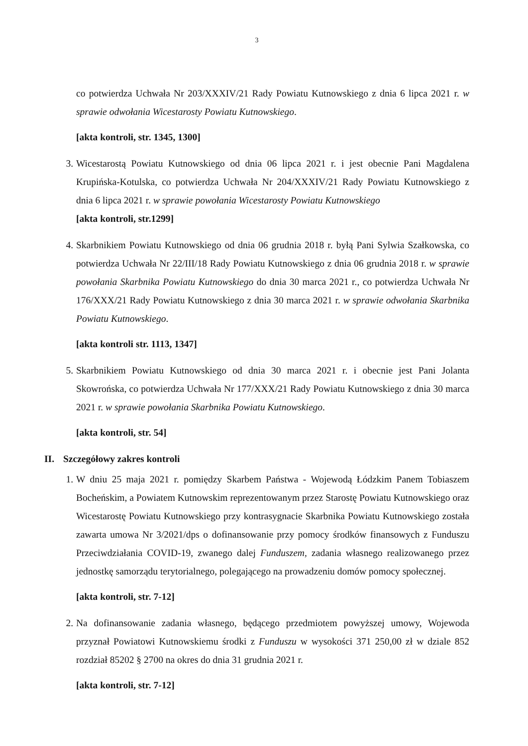3
co potwierdza Uchwała Nr 203/XXXIV/21 Rady Powiatu Kutnowskiego z dnia 6 lipca 2021 r. w sprawie odwołania Wicestarosty Powiatu Kutnowskiego.
[akta kontroli, str. 1345, 1300]
3. Wicestarostą Powiatu Kutnowskiego od dnia 06 lipca 2021 r. i jest obecnie Pani Magdalena Krupińska-Kotulska, co potwierdza Uchwała Nr 204/XXXIV/21 Rady Powiatu Kutnowskiego z dnia 6 lipca 2021 r. w sprawie powołania Wicestarosty Powiatu Kutnowskiego
[akta kontroli, str.1299]
4. Skarbnikiem Powiatu Kutnowskiego od dnia 06 grudnia 2018 r. byłą Pani Sylwia Szałkowska, co potwierdza Uchwała Nr 22/III/18 Rady Powiatu Kutnowskiego z dnia 06 grudnia 2018 r. w sprawie powołania Skarbnika Powiatu Kutnowskiego do dnia 30 marca 2021 r., co potwierdza Uchwała Nr 176/XXX/21 Rady Powiatu Kutnowskiego z dnia 30 marca 2021 r. w sprawie odwołania Skarbnika Powiatu Kutnowskiego.
[akta kontroli str. 1113, 1347]
5. Skarbnikiem Powiatu Kutnowskiego od dnia 30 marca 2021 r. i obecnie jest Pani Jolanta Skowrońska, co potwierdza Uchwała Nr 177/XXX/21 Rady Powiatu Kutnowskiego z dnia 30 marca 2021 r. w sprawie powołania Skarbnika Powiatu Kutnowskiego.
[akta kontroli, str. 54]
II. Szczegółowy zakres kontroli
1. W dniu 25 maja 2021 r. pomiędzy Skarbem Państwa - Wojewodą Łódzkim Panem Tobiaszem Bocheńskim, a Powiatem Kutnowskim reprezentowanym przez Starostę Powiatu Kutnowskiego oraz Wicestarostę Powiatu Kutnowskiego przy kontrasygnacie Skarbnika Powiatu Kutnowskiego została zawarta umowa Nr 3/2021/dps o dofinansowanie przy pomocy środków finansowych z Funduszu Przeciwdziałania COVID-19, zwanego dalej Funduszem, zadania własnego realizowanego przez jednostkę samorządu terytorialnego, polegającego na prowadzeniu domów pomocy społecznej.
[akta kontroli, str. 7-12]
2. Na dofinansowanie zadania własnego, będącego przedmiotem powyższej umowy, Wojewoda przyznał Powiatowi Kutnowskiemu środki z Funduszu w wysokości 371 250,00 zł w dziale 852 rozdział 85202 § 2700 na okres do dnia 31 grudnia 2021 r.
[akta kontroli, str. 7-12]